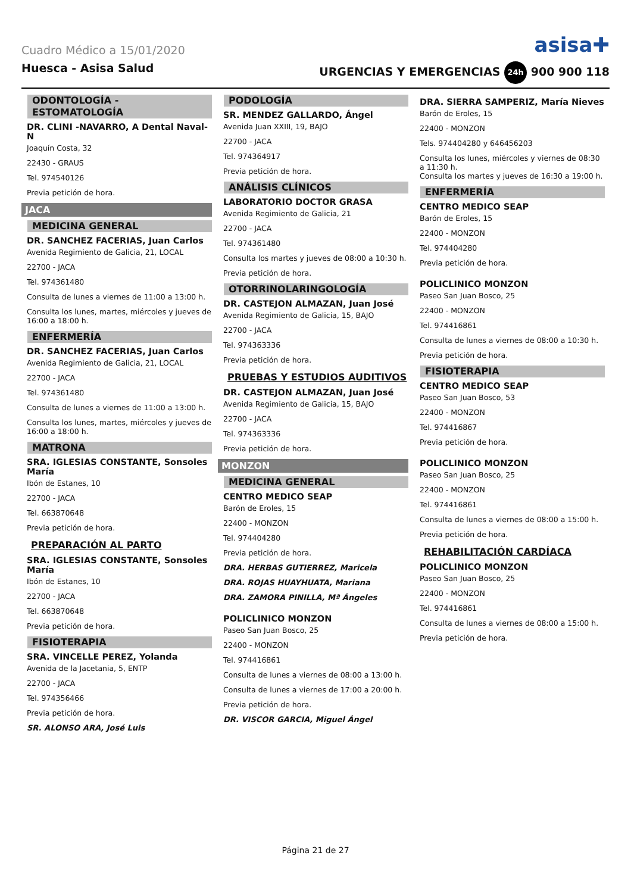Cuadro Médico a 15/01/2020
asisa✚
Huesca - Asisa Salud URGENCIAS Y EMERGENCIAS 24h 900 900 118
ODONTOLOGÍA - ESTOMATOLOGÍA
DR. CLINI -NAVARRO, A Dental Naval-N
Joaquín Costa, 32
22430 - GRAUS
Tel. 974540126
Previa petición de hora.
JACA
MEDICINA GENERAL
DR. SANCHEZ FACERIAS, Juan Carlos
Avenida Regimiento de Galicia, 21, LOCAL
22700 - JACA
Tel. 974361480
Consulta de lunes a viernes de 11:00 a 13:00 h.
Consulta los lunes, martes, miércoles y jueves de 16:00 a 18:00 h.
ENFERMERÍA
DR. SANCHEZ FACERIAS, Juan Carlos
Avenida Regimiento de Galicia, 21, LOCAL
22700 - JACA
Tel. 974361480
Consulta de lunes a viernes de 11:00 a 13:00 h.
Consulta los lunes, martes, miércoles y jueves de 16:00 a 18:00 h.
MATRONA
SRA. IGLESIAS CONSTANTE, Sonsoles María
Ibón de Estanes, 10
22700 - JACA
Tel. 663870648
Previa petición de hora.
PREPARACIÓN AL PARTO
SRA. IGLESIAS CONSTANTE, Sonsoles María
Ibón de Estanes, 10
22700 - JACA
Tel. 663870648
Previa petición de hora.
FISIOTERAPIA
SRA. VINCELLE PEREZ, Yolanda
Avenida de la Jacetania, 5, ENTP
22700 - JACA
Tel. 974356466
Previa petición de hora.
SR. ALONSO ARA, José Luis
PODOLOGÍA
SR. MENDEZ GALLARDO, Ángel
Avenida Juan XXIII, 19, BAJO
22700 - JACA
Tel. 974364917
Previa petición de hora.
ANÁLISIS CLÍNICOS
LABORATORIO DOCTOR GRASA
Avenida Regimiento de Galicia, 21
22700 - JACA
Tel. 974361480
Consulta los martes y jueves de 08:00 a 10:30 h.
Previa petición de hora.
OTORRINOLARINGOLOGÍA
DR. CASTEJON ALMAZAN, Juan José
Avenida Regimiento de Galicia, 15, BAJO
22700 - JACA
Tel. 974363336
Previa petición de hora.
PRUEBAS Y ESTUDIOS AUDITIVOS
DR. CASTEJON ALMAZAN, Juan José
Avenida Regimiento de Galicia, 15, BAJO
22700 - JACA
Tel. 974363336
Previa petición de hora.
MONZON
MEDICINA GENERAL
CENTRO MEDICO SEAP
Barón de Eroles, 15
22400 - MONZON
Tel. 974404280
Previa petición de hora.
DRA. HERBAS GUTIERREZ, Maricela
DRA. ROJAS HUAYHUATA, Mariana
DRA. ZAMORA PINILLA, Mª Ángeles
POLICLINICO MONZON
Paseo San Juan Bosco, 25
22400 - MONZON
Tel. 974416861
Consulta de lunes a viernes de 08:00 a 13:00 h.
Consulta de lunes a viernes de 17:00 a 20:00 h.
Previa petición de hora.
DR. VISCOR GARCIA, Miguel Ángel
DRA. SIERRA SAMPERIZ, María Nieves
Barón de Eroles, 15
22400 - MONZON
Tels. 974404280 y 646456203
Consulta los lunes, miércoles y viernes de 08:30 a 11:30 h.
Consulta los martes y jueves de 16:30 a 19:00 h.
ENFERMERÍA
CENTRO MEDICO SEAP
Barón de Eroles, 15
22400 - MONZON
Tel. 974404280
Previa petición de hora.
POLICLINICO MONZON
Paseo San Juan Bosco, 25
22400 - MONZON
Tel. 974416861
Consulta de lunes a viernes de 08:00 a 10:30 h.
Previa petición de hora.
FISIOTERAPIA
CENTRO MEDICO SEAP
Paseo San Juan Bosco, 53
22400 - MONZON
Tel. 974416867
Previa petición de hora.
POLICLINICO MONZON
Paseo San Juan Bosco, 25
22400 - MONZON
Tel. 974416861
Consulta de lunes a viernes de 08:00 a 15:00 h.
Previa petición de hora.
REHABILITACIÓN CARDÍACA
POLICLINICO MONZON
Paseo San Juan Bosco, 25
22400 - MONZON
Tel. 974416861
Consulta de lunes a viernes de 08:00 a 15:00 h.
Previa petición de hora.
Página 21 de 27